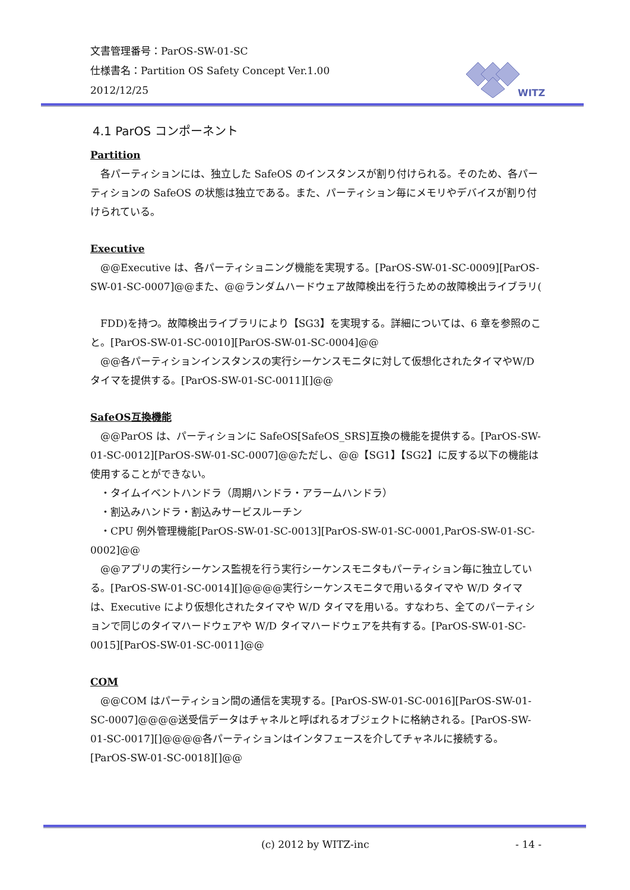文書管理番号：ParOS-SW-01-SC
仕様書名：Partition OS Safety Concept Ver.1.00
2012/12/25
WITZ
4.1 ParOS コンポーネント
Partition
　各パーティションには、独立した SafeOS のインスタンスが割り付けられる。そのため、各パーティションの SafeOS の状態は独立である。また、パーティション毎にメモリやデバイスが割り付けられている。
Executive
　@@Executive は、各パーティショニング機能を実現する。[ParOS-SW-01-SC-0009][ParOS-SW-01-SC-0007]@@また、@@ランダムハードウェア故障検出を行うための故障検出ライブラリ(
　FDD)を持つ。故障検出ライブラリにより【SG3】を実現する。詳細については、6 章を参照のこと。[ParOS-SW-01-SC-0010][ParOS-SW-01-SC-0004]@@
　@@各パーティションインスタンスの実行シーケンスモニタに対して仮想化されたタイマやW/D タイマを提供する。[ParOS-SW-01-SC-0011][]@@
SafeOS互換機能
　@@ParOS は、パーティションに SafeOS[SafeOS_SRS]互換の機能を提供する。[ParOS-SW-01-SC-0012][ParOS-SW-01-SC-0007]@@ただし、@@【SG1】【SG2】に反する以下の機能は使用することができない。
　・タイムイベントハンドラ（周期ハンドラ・アラームハンドラ）
　・割込みハンドラ・割込みサービスルーチン
　・CPU 例外管理機能[ParOS-SW-01-SC-0013][ParOS-SW-01-SC-0001,ParOS-SW-01-SC-0002]@@
　@@アプリの実行シーケンス監視を行う実行シーケンスモニタもパーティション毎に独立している。[ParOS-SW-01-SC-0014][]@@@@実行シーケンスモニタで用いるタイマや W/D タイマは、Executive により仮想化されたタイマや W/D タイマを用いる。すなわち、全てのパーティションで同じのタイマハードウェアや W/D タイマハードウェアを共有する。[ParOS-SW-01-SC-0015][ParOS-SW-01-SC-0011]@@
COM
　@@COM はパーティション間の通信を実現する。[ParOS-SW-01-SC-0016][ParOS-SW-01-SC-0007]@@@@送受信データはチャネルと呼ばれるオブジェクトに格納される。[ParOS-SW-01-SC-0017][]@@@@各パーティションはインタフェースを介してチャネルに接続する。[ParOS-SW-01-SC-0018][]@@
(c) 2012 by WITZ-inc - 14 -